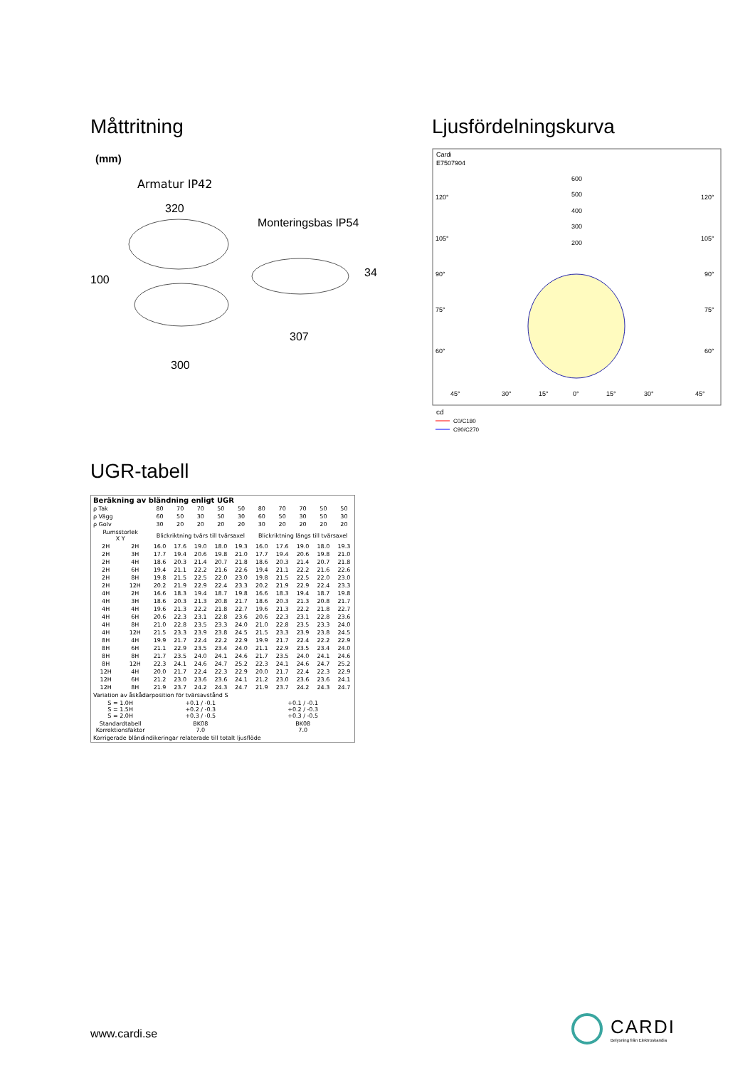Måttritning
(mm)
Armatur IP42
320
100
Monteringsbas IP54
34
307
300
Ljusfördelningskurva
Cardi
E7507904
600
500
400
300
200
120°
120°
105°
105°
90°
90°
75°
75°
60°
60°
45°
30°
15°
0°
15°
30°
45°
cd
C0/C180
C90/C270
UGR-tabell
| Beräkning av bländning enligt UGR | | | | | | | | | | | |
| --- | --- | --- | --- | --- | --- | --- | --- | --- | --- | --- | --- |
| ρ Tak | | 80 | 70 | 70 | 50 | 50 | 80 | 70 | 70 | 50 | 50 |
| ρ Vägg | | 60 | 50 | 30 | 50 | 30 | 60 | 50 | 30 | 50 | 30 |
| ρ Golv | | 30 | 20 | 20 | 20 | 20 | 30 | 20 | 20 | 20 | 20 |
| Rumsstorlek X Y | | Blickriktning tvärs till tvärsaxel | | | | | Blickriktning längs till tvärsaxel | | | | |
| 2H | 2H | 16.0 | 17.6 | 19.0 | 18.0 | 19.3 | 16.0 | 17.6 | 19.0 | 18.0 | 19.3 |
| 2H | 3H | 17.7 | 19.4 | 20.6 | 19.8 | 21.0 | 17.7 | 19.4 | 20.6 | 19.8 | 21.0 |
| 2H | 4H | 18.6 | 20.3 | 21.4 | 20.7 | 21.8 | 18.6 | 20.3 | 21.4 | 20.7 | 21.8 |
| 2H | 6H | 19.4 | 21.1 | 22.2 | 21.6 | 22.6 | 19.4 | 21.1 | 22.2 | 21.6 | 22.6 |
| 2H | 8H | 19.8 | 21.5 | 22.5 | 22.0 | 23.0 | 19.8 | 21.5 | 22.5 | 22.0 | 23.0 |
| 2H | 12H | 20.2 | 21.9 | 22.9 | 22.4 | 23.3 | 20.2 | 21.9 | 22.9 | 22.4 | 23.3 |
| 4H | 2H | 16.6 | 18.3 | 19.4 | 18.7 | 19.8 | 16.6 | 18.3 | 19.4 | 18.7 | 19.8 |
| 4H | 3H | 18.6 | 20.3 | 21.3 | 20.8 | 21.7 | 18.6 | 20.3 | 21.3 | 20.8 | 21.7 |
| 4H | 4H | 19.6 | 21.3 | 22.2 | 21.8 | 22.7 | 19.6 | 21.3 | 22.2 | 21.8 | 22.7 |
| 4H | 6H | 20.6 | 22.3 | 23.1 | 22.8 | 23.6 | 20.6 | 22.3 | 23.1 | 22.8 | 23.6 |
| 4H | 8H | 21.0 | 22.8 | 23.5 | 23.3 | 24.0 | 21.0 | 22.8 | 23.5 | 23.3 | 24.0 |
| 4H | 12H | 21.5 | 23.3 | 23.9 | 23.8 | 24.5 | 21.5 | 23.3 | 23.9 | 23.8 | 24.5 |
| 8H | 4H | 19.9 | 21.7 | 22.4 | 22.2 | 22.9 | 19.9 | 21.7 | 22.4 | 22.2 | 22.9 |
| 8H | 6H | 21.1 | 22.9 | 23.5 | 23.4 | 24.0 | 21.1 | 22.9 | 23.5 | 23.4 | 24.0 |
| 8H | 8H | 21.7 | 23.5 | 24.0 | 24.1 | 24.6 | 21.7 | 23.5 | 24.0 | 24.1 | 24.6 |
| 8H | 12H | 22.3 | 24.1 | 24.6 | 24.7 | 25.2 | 22.3 | 24.1 | 24.6 | 24.7 | 25.2 |
| 12H | 4H | 20.0 | 21.7 | 22.4 | 22.3 | 22.9 | 20.0 | 21.7 | 22.4 | 22.3 | 22.9 |
| 12H | 6H | 21.2 | 23.0 | 23.6 | 23.6 | 24.1 | 21.2 | 23.0 | 23.6 | 23.6 | 24.1 |
| 12H | 8H | 21.9 | 23.7 | 24.2 | 24.3 | 24.7 | 21.9 | 23.7 | 24.2 | 24.3 | 24.7 |
| Variation av åskådarposition för tvärsavstånd S | | | | | | | | | | | |
| S = 1.0H S = 1.5H S = 2.0H | | +0.1 / -0.1 +0.2 / -0.3 +0.3 / -0.5 | | | | | +0.1 / -0.1 +0.2 / -0.3 +0.3 / -0.5 | | | | |
| Standardtabell Korrektionsfaktor | | BK08 7.0 | | | | | BK08 7.0 | | | | |
| Korrigerade bländindikeringar relaterade till totalt ljusflöde | | | | | | | | | | | |
www.cardi.se
CARDI
Belysning från Elektroskandia